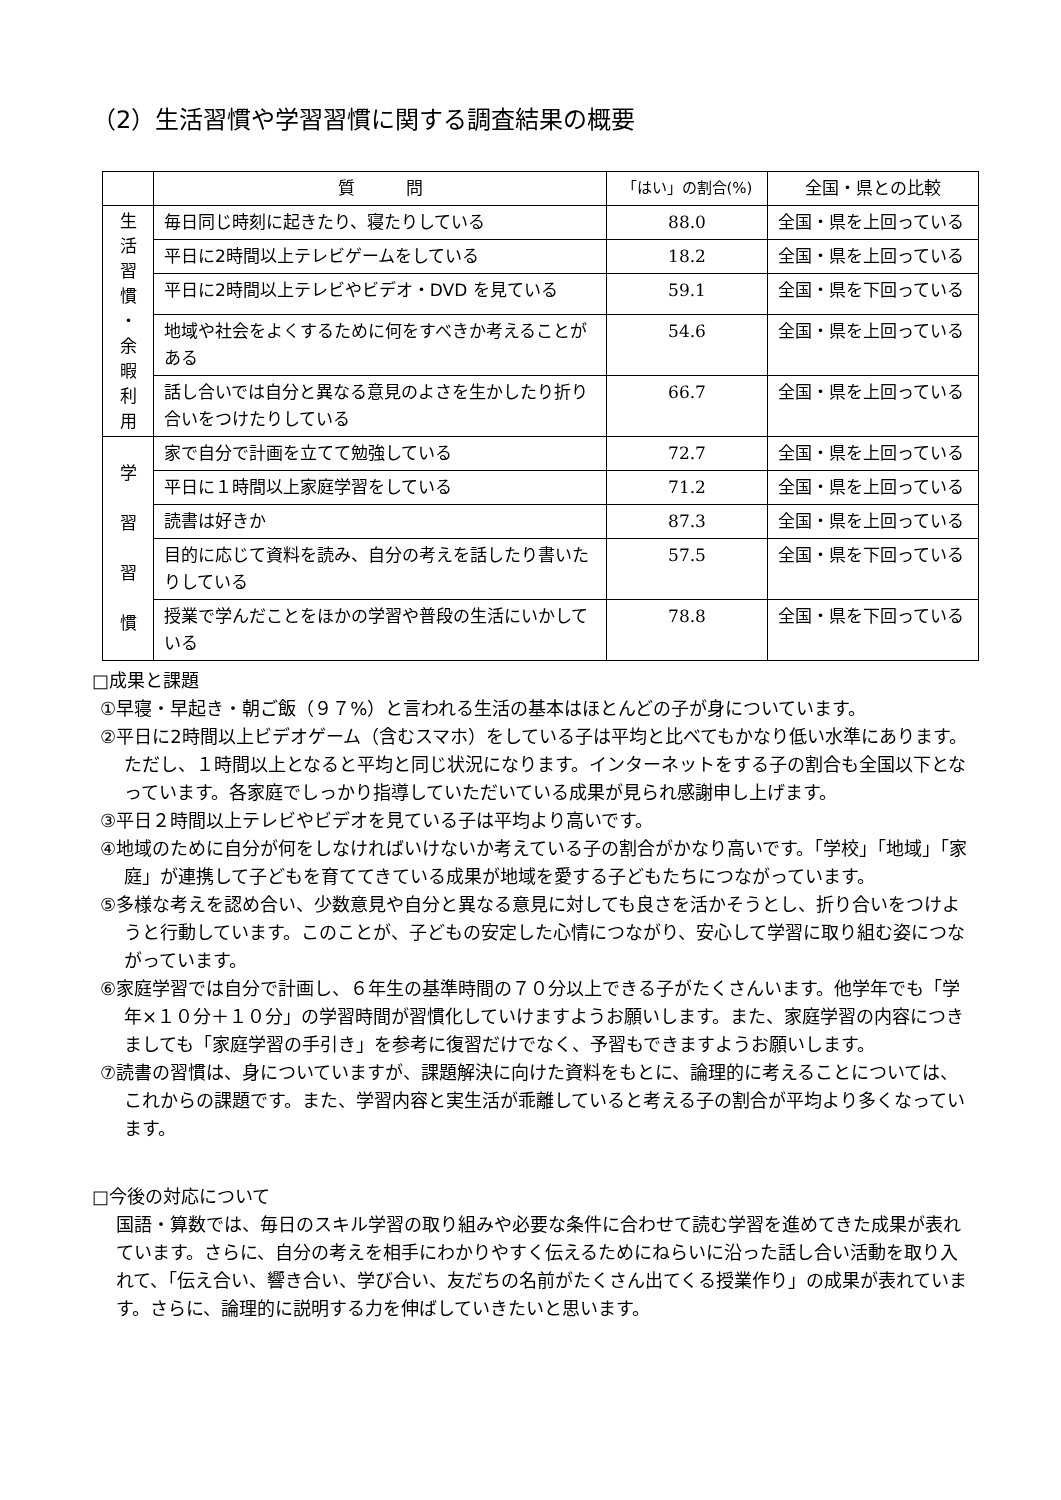（2）生活習慣や学習習慣に関する調査結果の概要
| | 質 問 | 「はい」の割合(%) | 全国・県との比較 |
| --- | --- | --- | --- |
| 生 活 習 慣 ・ 余 暇 利 用 | 毎日同じ時刻に起きたり、寝たりしている | 88.0 | 全国・県を上回っている |
| | 平日に2時間以上テレビゲームをしている | 18.2 | 全国・県を上回っている |
| | 平日に2時間以上テレビやビデオ・DVD を見ている | 59.1 | 全国・県を下回っている |
| | 地域や社会をよくするために何をすべきか考えることがある | 54.6 | 全国・県を上回っている |
| | 話し合いでは自分と異なる意見のよさを生かしたり折り合いをつけたりしている | 66.7 | 全国・県を上回っている |
| 学 習 習 慣 | 家で自分で計画を立てて勉強している | 72.7 | 全国・県を上回っている |
| | 平日に１時間以上家庭学習をしている | 71.2 | 全国・県を上回っている |
| | 読書は好きか | 87.3 | 全国・県を上回っている |
| | 目的に応じて資料を読み、自分の考えを話したり書いたりしている | 57.5 | 全国・県を下回っている |
| | 授業で学んだことをほかの学習や普段の生活にいかしている | 78.8 | 全国・県を下回っている |
□成果と課題
①早寝・早起き・朝ご飯（９７%）と言われる生活の基本はほとんどの子が身についています。
②平日に2時間以上ビデオゲーム（含むスマホ）をしている子は平均と比べてもかなり低い水準にあります。ただし、１時間以上となると平均と同じ状況になります。インターネットをする子の割合も全国以下となっています。各家庭でしっかり指導していただいている成果が見られ感謝申し上げます。
③平日２時間以上テレビやビデオを見ている子は平均より高いです。
④地域のために自分が何をしなければいけないか考えている子の割合がかなり高いです。「学校」「地域」「家庭」が連携して子どもを育ててきている成果が地域を愛する子どもたちにつながっています。
⑤多様な考えを認め合い、少数意見や自分と異なる意見に対しても良さを活かそうとし、折り合いをつけようと行動しています。このことが、子どもの安定した心情につながり、安心して学習に取り組む姿につながっています。
⑥家庭学習では自分で計画し、６年生の基準時間の７０分以上できる子がたくさんいます。他学年でも「学年×１０分＋１０分」の学習時間が習慣化していけますようお願いします。また、家庭学習の内容につきましても「家庭学習の手引き」を参考に復習だけでなく、予習もできますようお願いします。
⑦読書の習慣は、身についていますが、課題解決に向けた資料をもとに、論理的に考えることについては、これからの課題です。また、学習内容と実生活が乖離していると考える子の割合が平均より多くなっています。
□今後の対応について
国語・算数では、毎日のスキル学習の取り組みや必要な条件に合わせて読む学習を進めてきた成果が表れています。さらに、自分の考えを相手にわかりやすく伝えるためにねらいに沿った話し合い活動を取り入れて、「伝え合い、響き合い、学び合い、友だちの名前がたくさん出てくる授業作り」の成果が表れています。さらに、論理的に説明する力を伸ばしていきたいと思います。